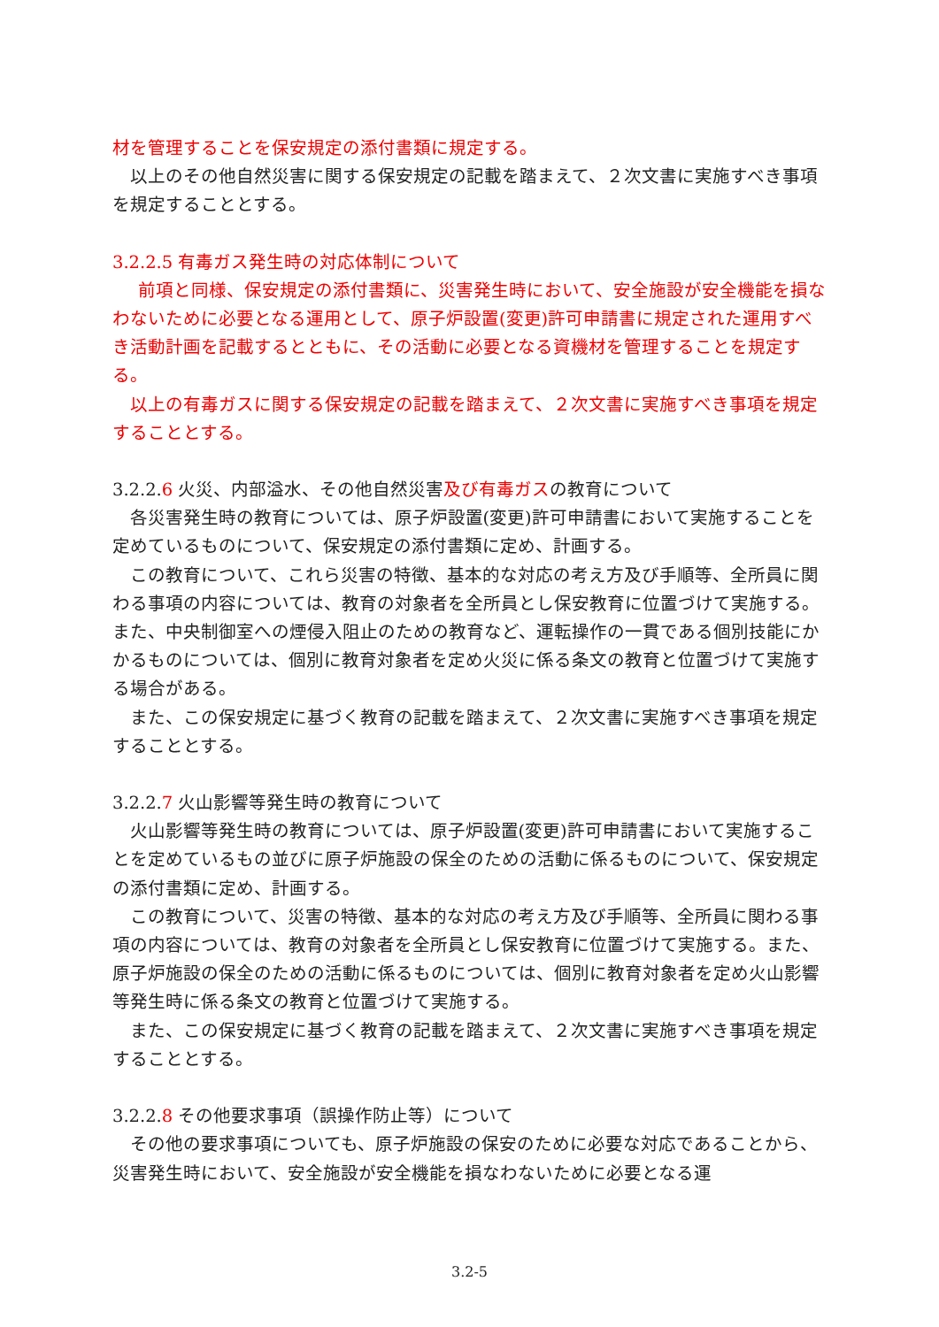材を管理することを保安規定の添付書類に規定する。
以上のその他自然災害に関する保安規定の記載を踏まえて、２次文書に実施すべき事項を規定することとする。
3.2.2.5 有毒ガス発生時の対応体制について
前項と同様、保安規定の添付書類に、災害発生時において、安全施設が安全機能を損なわないために必要となる運用として、原子炉設置(変更)許可申請書に規定された運用すべき活動計画を記載するとともに、その活動に必要となる資機材を管理することを規定する。
以上の有毒ガスに関する保安規定の記載を踏まえて、２次文書に実施すべき事項を規定することとする。
3.2.2.6 火災、内部溢水、その他自然災害及び有毒ガスの教育について
各災害発生時の教育については、原子炉設置(変更)許可申請書において実施することを定めているものについて、保安規定の添付書類に定め、計画する。
この教育について、これら災害の特徴、基本的な対応の考え方及び手順等、全所員に関わる事項の内容については、教育の対象者を全所員とし保安教育に位置づけて実施する。また、中央制御室への煙侵入阻止のための教育など、運転操作の一貫である個別技能にかかるものについては、個別に教育対象者を定め火災に係る条文の教育と位置づけて実施する場合がある。
また、この保安規定に基づく教育の記載を踏まえて、２次文書に実施すべき事項を規定することとする。
3.2.2.7 火山影響等発生時の教育について
火山影響等発生時の教育については、原子炉設置(変更)許可申請書において実施することを定めているもの並びに原子炉施設の保全のための活動に係るものについて、保安規定の添付書類に定め、計画する。
この教育について、災害の特徴、基本的な対応の考え方及び手順等、全所員に関わる事項の内容については、教育の対象者を全所員とし保安教育に位置づけて実施する。また、原子炉施設の保全のための活動に係るものについては、個別に教育対象者を定め火山影響等発生時に係る条文の教育と位置づけて実施する。
また、この保安規定に基づく教育の記載を踏まえて、２次文書に実施すべき事項を規定することとする。
3.2.2.8 その他要求事項（誤操作防止等）について
その他の要求事項についても、原子炉施設の保安のために必要な対応であることから、災害発生時において、安全施設が安全機能を損なわないために必要となる運
3.2-5